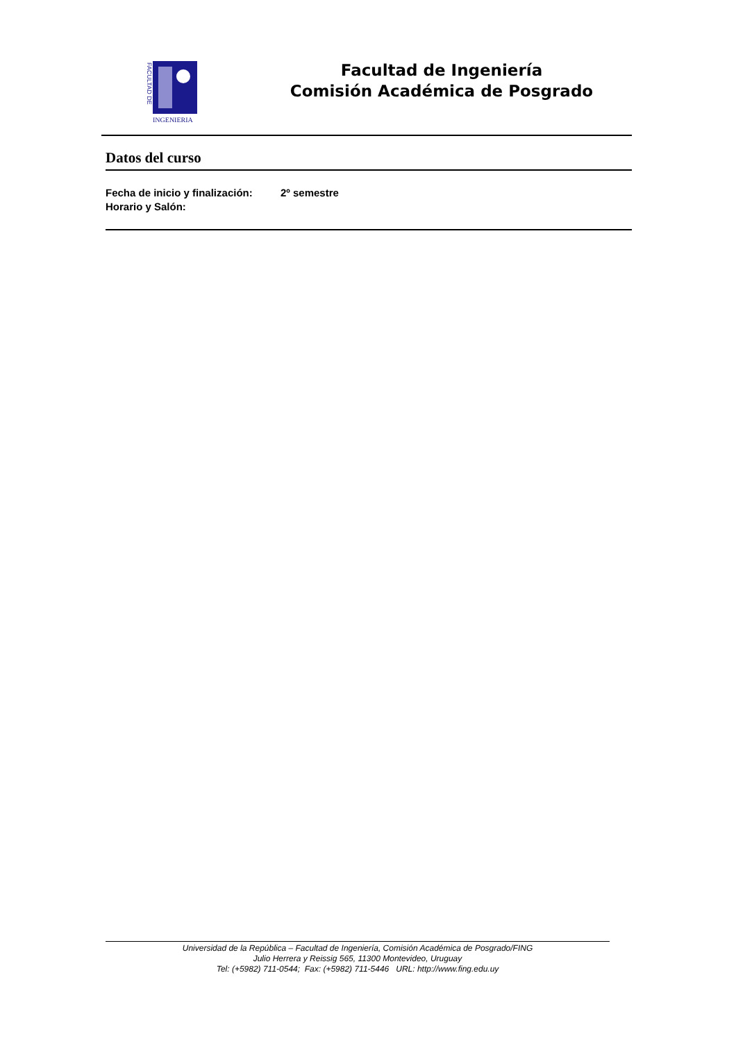FACULTAD DE
INGENIERIA
Facultad de Ingeniería
Comisión Académica de Posgrado
Datos del curso
Fecha de inicio y finalización: 2º semestre
Horario y Salón:
Universidad de la República – Facultad de Ingeniería, Comisión Académica de Posgrado/FING
Julio Herrera y Reissig 565, 11300 Montevideo, Uruguay
Tel: (+5982) 711-0544; Fax: (+5982) 711-5446 URL: http://www.fing.edu.uy